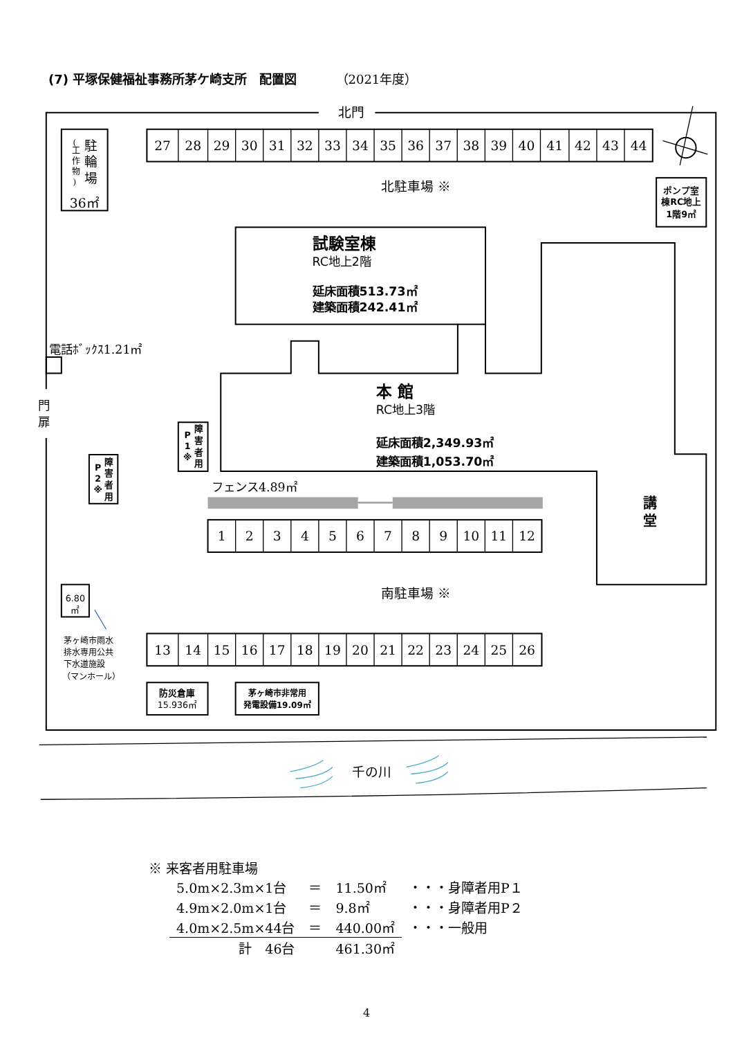(7) 平塚保健福祉事務所茅ケ崎支所　配置図 （2021年度）
北門
27
28
29
30
31
32
33
34
35
36
37
38
39
40
41
42
43
44
北駐車場 ※
36㎡
1
2
3
4
5
6
7
8
9
10
11
12
南駐車場 ※
13
14
15
16
17
18
19
20
21
22
23
24
25
26
千の川
駐
輪
場
(
工
作
物
)
ポンプ室
棟RC地上
1階9㎡
試験室棟
RC地上2階
延床面積513.73㎡
建築面積242.41㎡
本 館
RC地上3階
延床面積2,349.93㎡
建築面積1,053.70㎡
講
堂
障
害
者
用
P
1
※
障
害
者
用
P
2
※
6.80
㎡
茅ヶ崎市雨水
排水専用公共
下水道施設
（マンホール）
防災倉庫
15.936㎡
茅ヶ崎市非常用
発電設備19.09㎡
電話ﾎﾞｯｸｽ1.21㎡
門
扉
フェンス4.89㎡
※ 来客者用駐車場
| 5.0m×2.3m×1台 | ＝ | 11.50㎡ | ・・・身障者用P１ |
| 4.9m×2.0m×1台 | ＝ | 9.8㎡ | ・・・身障者用P２ |
| 4.0m×2.5m×44台 | ＝ | 440.00㎡ | ・・・一般用 |
| 計 46台 | | 461.30㎡ | |
4